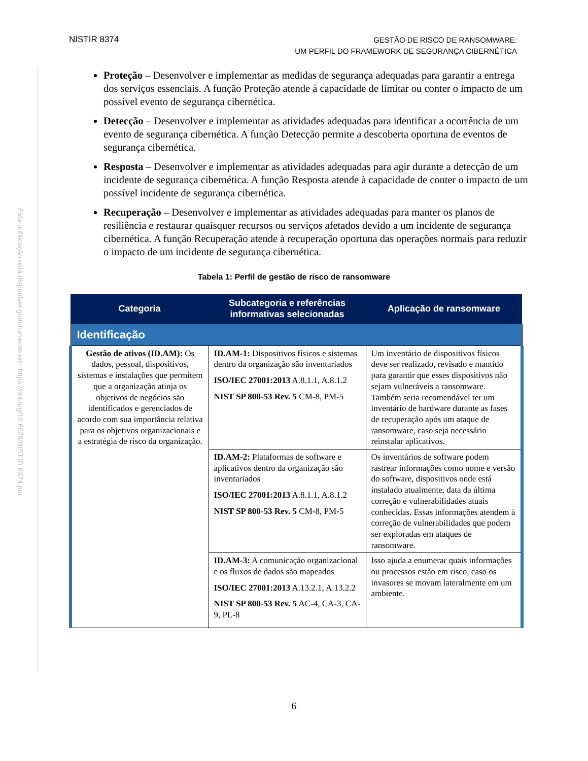NISTIR 8374
GESTÃO DE RISCO DE RANSOMWARE:
UM PERFIL DO FRAMEWORK DE SEGURANÇA CIBERNÉTICA
Esta publicação está disponível gratuitamente em: https://doi.org/10.6028/NIST.IR.8374.por
Proteção – Desenvolver e implementar as medidas de segurança adequadas para garantir a entrega dos serviços essenciais. A função Proteção atende à capacidade de limitar ou conter o impacto de um possível evento de segurança cibernética.
Detecção – Desenvolver e implementar as atividades adequadas para identificar a ocorrência de um evento de segurança cibernética. A função Detecção permite a descoberta oportuna de eventos de segurança cibernética.
Resposta – Desenvolver e implementar as atividades adequadas para agir durante a detecção de um incidente de segurança cibernética. A função Resposta atende à capacidade de conter o impacto de um possível incidente de segurança cibernética.
Recuperação – Desenvolver e implementar as atividades adequadas para manter os planos de resiliência e restaurar quaisquer recursos ou serviços afetados devido a um incidente de segurança cibernética. A função Recuperação atende à recuperação oportuna das operações normais para reduzir o impacto de um incidente de segurança cibernética.
Tabela 1: Perfil de gestão de risco de ransomware
| Categoria | Subcategoria e referências informativas selecionadas | Aplicação de ransomware |
| --- | --- | --- |
| Identificação | | |
| Gestão de ativos (ID.AM): Os dados, pessoal, dispositivos, sistemas e instalações que permitem que a organização atinja os objetivos de negócios são identificados e gerenciados de acordo com sua importância relativa para os objetivos organizacionais e a estratégia de risco da organização. | ID.AM-1: Dispositivos físicos e sistemas dentro da organização são inventariados ISO/IEC 27001:2013 A.8.1.1, A.8.1.2 NIST SP 800-53 Rev. 5 CM-8, PM-5 | Um inventário de dispositivos físicos deve ser realizado, revisado e mantido para garantir que esses dispositivos não sejam vulneráveis a ransomware. Também seria recomendável ter um inventário de hardware durante as fases de recuperação após um ataque de ransomware, caso seja necessário reinstalar aplicativos. |
| | ID.AM-2: Plataformas de software e aplicativos dentro da organização são inventariados ISO/IEC 27001:2013 A.8.1.1, A.8.1.2 NIST SP 800-53 Rev. 5 CM-8, PM-5 | Os inventários de software podem rastrear informações como nome e versão do software, dispositivos onde está instalado atualmente, data da última correção e vulnerabilidades atuais conhecidas. Essas informações atendem à correção de vulnerabilidades que podem ser exploradas em ataques de ransomware. |
| | ID.AM-3: A comunicação organizacional e os fluxos de dados são mapeados ISO/IEC 27001:2013 A.13.2.1, A.13.2.2 NIST SP 800-53 Rev. 5 AC-4, CA-3, CA-9, PL-8 | Isso ajuda a enumerar quais informações ou processos estão em risco, caso os invasores se movam lateralmente em um ambiente. |
6